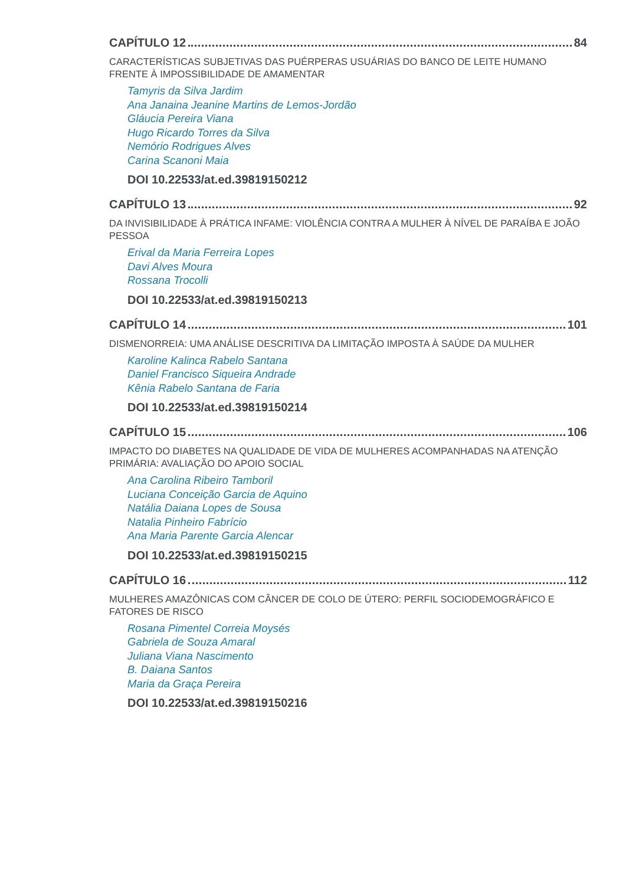CAPÍTULO 12 84
CARACTERÍSTICAS SUBJETIVAS DAS PUÉRPERAS USUÁRIAS DO BANCO DE LEITE HUMANO FRENTE À IMPOSSIBILIDADE DE AMAMENTAR
Tamyris da Silva Jardim
Ana Janaina Jeanine Martins de Lemos-Jordão
Gláucia Pereira Viana
Hugo Ricardo Torres da Silva
Nemório Rodrigues Alves
Carina Scanoni Maia
DOI 10.22533/at.ed.39819150212
CAPÍTULO 13 92
DA INVISIBILIDADE À PRÁTICA INFAME: VIOLÊNCIA CONTRA A MULHER À NÍVEL DE PARAÍBA E JOÃO PESSOA
Erival da Maria Ferreira Lopes
Davi Alves Moura
Rossana Trocolli
DOI 10.22533/at.ed.39819150213
CAPÍTULO 14 101
DISMENORREIA: UMA ANÁLISE DESCRITIVA DA LIMITAÇÃO IMPOSTA À SAÚDE DA MULHER
Karoline Kalinca Rabelo Santana
Daniel Francisco Siqueira Andrade
Kênia Rabelo Santana de Faria
DOI 10.22533/at.ed.39819150214
CAPÍTULO 15 106
IMPACTO DO DIABETES NA QUALIDADE DE VIDA DE MULHERES ACOMPANHADAS NA ATENÇÃO PRIMÁRIA: AVALIAÇÃO DO APOIO SOCIAL
Ana Carolina Ribeiro Tamboril
Luciana Conceição Garcia de Aquino
Natália Daiana Lopes de Sousa
Natalia Pinheiro Fabrício
Ana Maria Parente Garcia Alencar
DOI 10.22533/at.ed.39819150215
CAPÍTULO 16 112
MULHERES AMAZÔNICAS COM CÂNCER DE COLO DE ÚTERO: PERFIL SOCIODEMOGRÁFICO E FATORES DE RISCO
Rosana Pimentel Correia Moysés
Gabriela de Souza Amaral
Juliana Viana Nascimento
B. Daiana Santos
Maria da Graça Pereira
DOI 10.22533/at.ed.39819150216